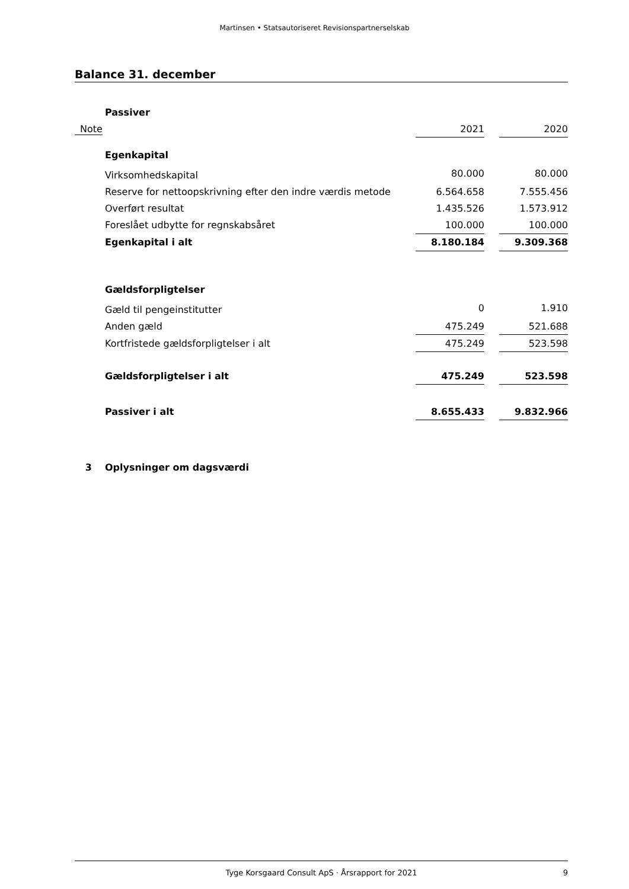Martinsen • Statsautoriseret Revisionspartnerselskab
Balance 31. december
| | Passiver | | | |
| Note | | 2021 | | 2020 |
| | Egenkapital | | | |
| | Virksomhedskapital | 80.000 | | 80.000 |
| | Reserve for nettoopskrivning efter den indre værdis metode | 6.564.658 | | 7.555.456 |
| | Overført resultat | 1.435.526 | | 1.573.912 |
| | Foreslået udbytte for regnskabsåret | 100.000 | | 100.000 |
| | Egenkapital i alt | 8.180.184 | | 9.309.368 |
| | Gældsforpligtelser | | | |
| | Gæld til pengeinstitutter | 0 | | 1.910 |
| | Anden gæld | 475.249 | | 521.688 |
| | Kortfristede gældsforpligtelser i alt | 475.249 | | 523.598 |
| | Gældsforpligtelser i alt | 475.249 | | 523.598 |
| | Passiver i alt | 8.655.433 | | 9.832.966 |
| 3 | Oplysninger om dagsværdi | | | |
Tyge Korsgaard Consult ApS · Årsrapport for 2021 9